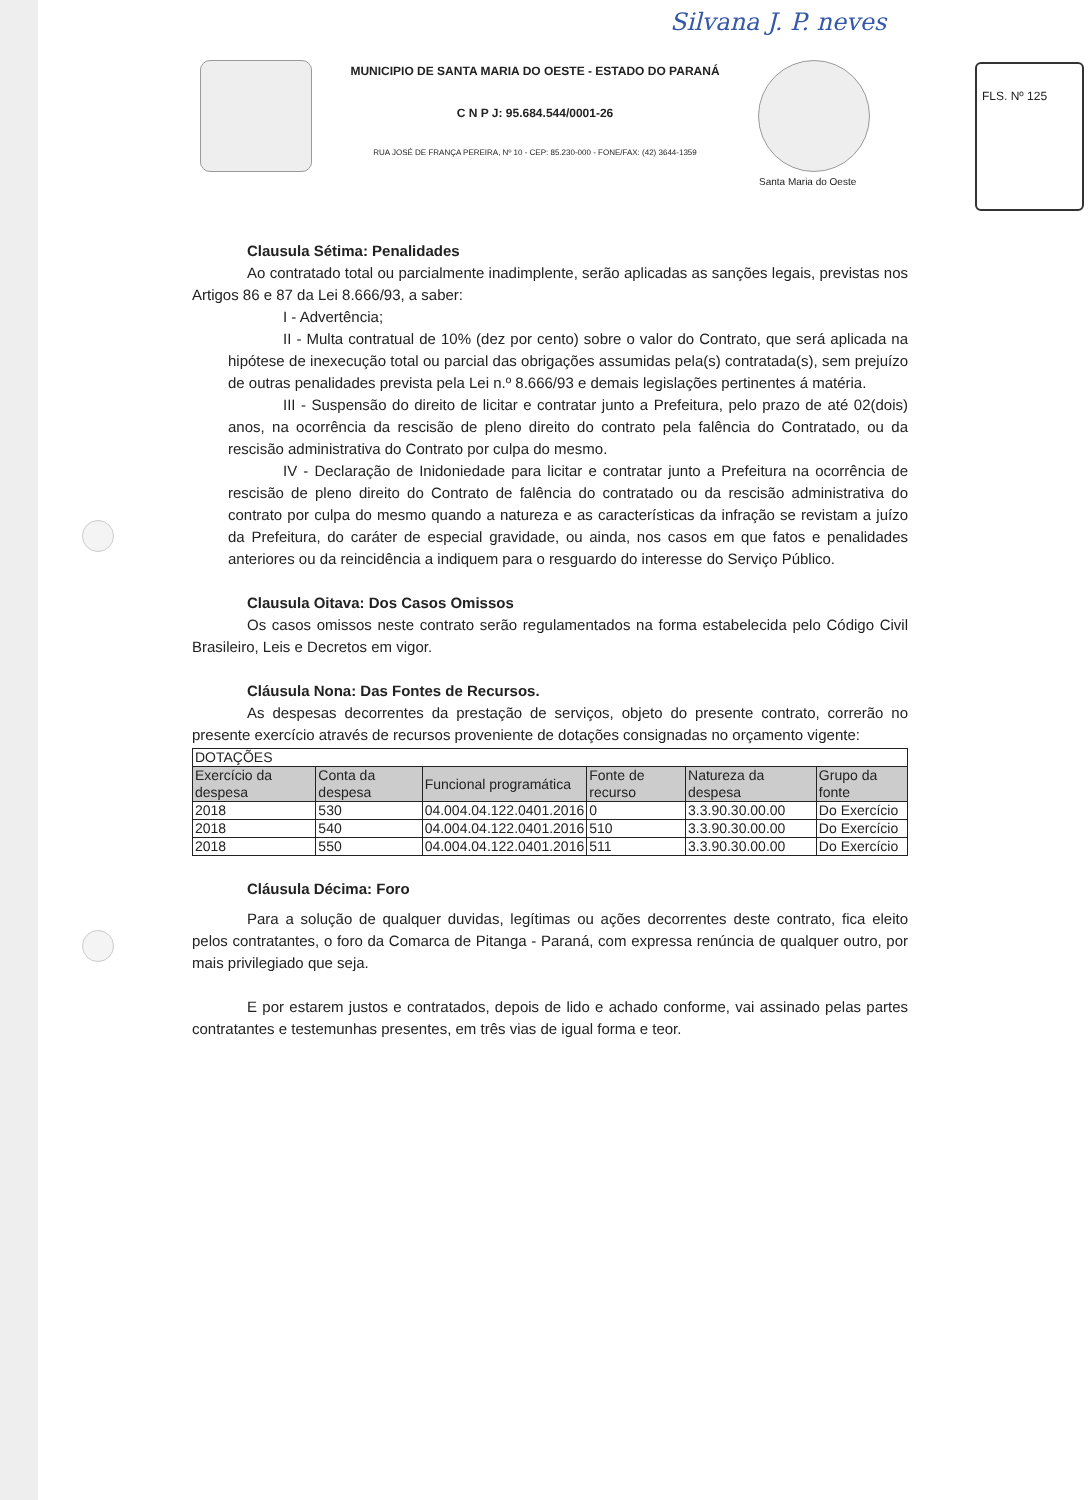Silvana J. P. neves
FLS. Nº 125
MUNICIPIO DE SANTA MARIA DO OESTE - ESTADO DO PARANÁ
C N P J: 95.684.544/0001-26
RUA JOSÉ DE FRANÇA PEREIRA, Nº 10 - CEP: 85.230-000 - FONE/FAX: (42) 3644-1359
Santa Maria do Oeste
Clausula Sétima: Penalidades
Ao contratado total ou parcialmente inadimplente, serão aplicadas as sanções legais, previstas nos Artigos 86 e 87 da Lei 8.666/93, a saber:
I - Advertência;
II - Multa contratual de 10% (dez por cento) sobre o valor do Contrato, que será aplicada na hipótese de inexecução total ou parcial das obrigações assumidas pela(s) contratada(s), sem prejuízo de outras penalidades prevista pela Lei n.º 8.666/93 e demais legislações pertinentes á matéria.
III - Suspensão do direito de licitar e contratar junto a Prefeitura, pelo prazo de até 02(dois) anos, na ocorrência da rescisão de pleno direito do contrato pela falência do Contratado, ou da rescisão administrativa do Contrato por culpa do mesmo.
IV - Declaração de Inidoniedade para licitar e contratar junto a Prefeitura na ocorrência de rescisão de pleno direito do Contrato de falência do contratado ou da rescisão administrativa do contrato por culpa do mesmo quando a natureza e as características da infração se revistam a juízo da Prefeitura, do caráter de especial gravidade, ou ainda, nos casos em que fatos e penalidades anteriores ou da reincidência a indiquem para o resguardo do interesse do Serviço Público.
Clausula Oitava: Dos Casos Omissos
Os casos omissos neste contrato serão regulamentados na forma estabelecida pelo Código Civil Brasileiro, Leis e Decretos em vigor.
Cláusula Nona: Das Fontes de Recursos.
As despesas decorrentes da prestação de serviços, objeto do presente contrato, correrão no presente exercício através de recursos proveniente de dotações consignadas no orçamento vigente:
| DOTAÇÕES | | | | | |
| --- | --- | --- | --- | --- | --- |
| Exercício da despesa | Conta da despesa | Funcional programática | Fonte de recurso | Natureza da despesa | Grupo da fonte |
| 2018 | 530 | 04.004.04.122.0401.2016 | 0 | 3.3.90.30.00.00 | Do Exercício |
| 2018 | 540 | 04.004.04.122.0401.2016 | 510 | 3.3.90.30.00.00 | Do Exercício |
| 2018 | 550 | 04.004.04.122.0401.2016 | 511 | 3.3.90.30.00.00 | Do Exercício |
Cláusula Décima: Foro
Para a solução de qualquer duvidas, legítimas ou ações decorrentes deste contrato, fica eleito pelos contratantes, o foro da Comarca de Pitanga - Paraná, com expressa renúncia de qualquer outro, por mais privilegiado que seja.
E por estarem justos e contratados, depois de lido e achado conforme, vai assinado pelas partes contratantes e testemunhas presentes, em três vias de igual forma e teor.